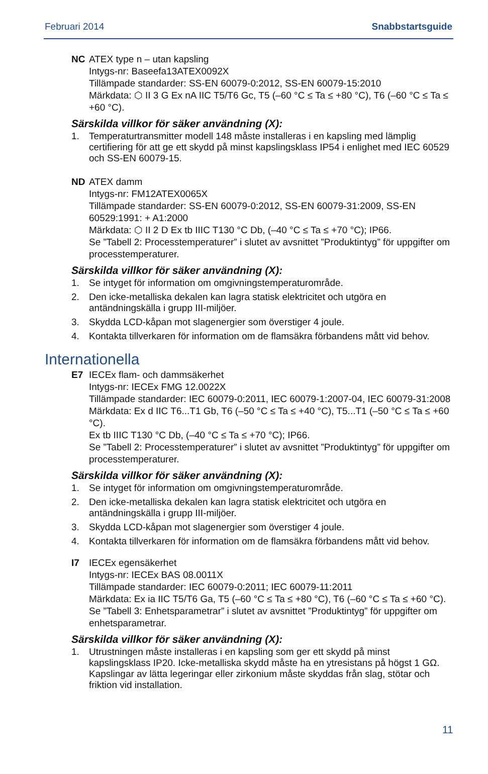Februari 2014 Snabbstartsguide
NC ATEX type n – utan kapsling
Intygs-nr: Baseefa13ATEX0092X
Tillämpade standarder: SS-EN 60079-0:2012, SS-EN 60079-15:2010
Märkdata: ⬡ II 3 G Ex nA IIC T5/T6 Gc, T5 (–60 °C ≤ Ta ≤ +80 °C), T6 (–60 °C ≤ Ta ≤ +60 °C).
Särskilda villkor för säker användning (X):
1. Temperaturtransmitter modell 148 måste installeras i en kapsling med lämplig certifiering för att ge ett skydd på minst kapslingsklass IP54 i enlighet med IEC 60529 och SS-EN 60079-15.
ND ATEX damm
Intygs-nr: FM12ATEX0065X
Tillämpade standarder: SS-EN 60079-0:2012, SS-EN 60079-31:2009, SS-EN 60529:1991: + A1:2000
Märkdata: ⬡ II 2 D Ex tb IIIC T130 °C Db, (–40 °C ≤ Ta ≤ +70 °C); IP66.
Se ”Tabell 2: Processtemperaturer” i slutet av avsnittet ”Produktintyg” för uppgifter om processtemperaturer.
Särskilda villkor för säker användning (X):
1. Se intyget för information om omgivningstemperaturområde.
2. Den icke-metalliska dekalen kan lagra statisk elektricitet och utgöra en antändningskälla i grupp III-miljöer.
3. Skydda LCD-kåpan mot slagenergier som överstiger 4 joule.
4. Kontakta tillverkaren för information om de flamsäkra förbandens mått vid behov.
Internationella
E7 IECEx flam- och dammsäkerhet
Intygs-nr: IECEx FMG 12.0022X
Tillämpade standarder: IEC 60079-0:2011, IEC 60079-1:2007-04, IEC 60079-31:2008
Märkdata: Ex d IIC T6...T1 Gb, T6 (–50 °C ≤ Ta ≤ +40 °C), T5...T1 (–50 °C ≤ Ta ≤ +60 °C).
Ex tb IIIC T130 °C Db, (–40 °C ≤ Ta ≤ +70 °C); IP66.
Se ”Tabell 2: Processtemperaturer” i slutet av avsnittet ”Produktintyg” för uppgifter om processtemperaturer.
Särskilda villkor för säker användning (X):
1. Se intyget för information om omgivningstemperaturområde.
2. Den icke-metalliska dekalen kan lagra statisk elektricitet och utgöra en antändningskälla i grupp III-miljöer.
3. Skydda LCD-kåpan mot slagenergier som överstiger 4 joule.
4. Kontakta tillverkaren för information om de flamsäkra förbandens mått vid behov.
I7 IECEx egensäkerhet
Intygs-nr: IECEx BAS 08.0011X
Tillämpade standarder: IEC 60079-0:2011; IEC 60079-11:2011
Märkdata: Ex ia IIC T5/T6 Ga, T5 (–60 °C ≤ Ta ≤ +80 °C), T6 (–60 °C ≤ Ta ≤ +60 °C).
Se ”Tabell 3: Enhetsparametrar” i slutet av avsnittet ”Produktintyg” för uppgifter om enhetsparametrar.
Särskilda villkor för säker användning (X):
1. Utrustningen måste installeras i en kapsling som ger ett skydd på minst kapslingsklass IP20. Icke-metalliska skydd måste ha en ytresistans på högst 1 GΩ. Kapslingar av lätta legeringar eller zirkonium måste skyddas från slag, stötar och friktion vid installation.
11